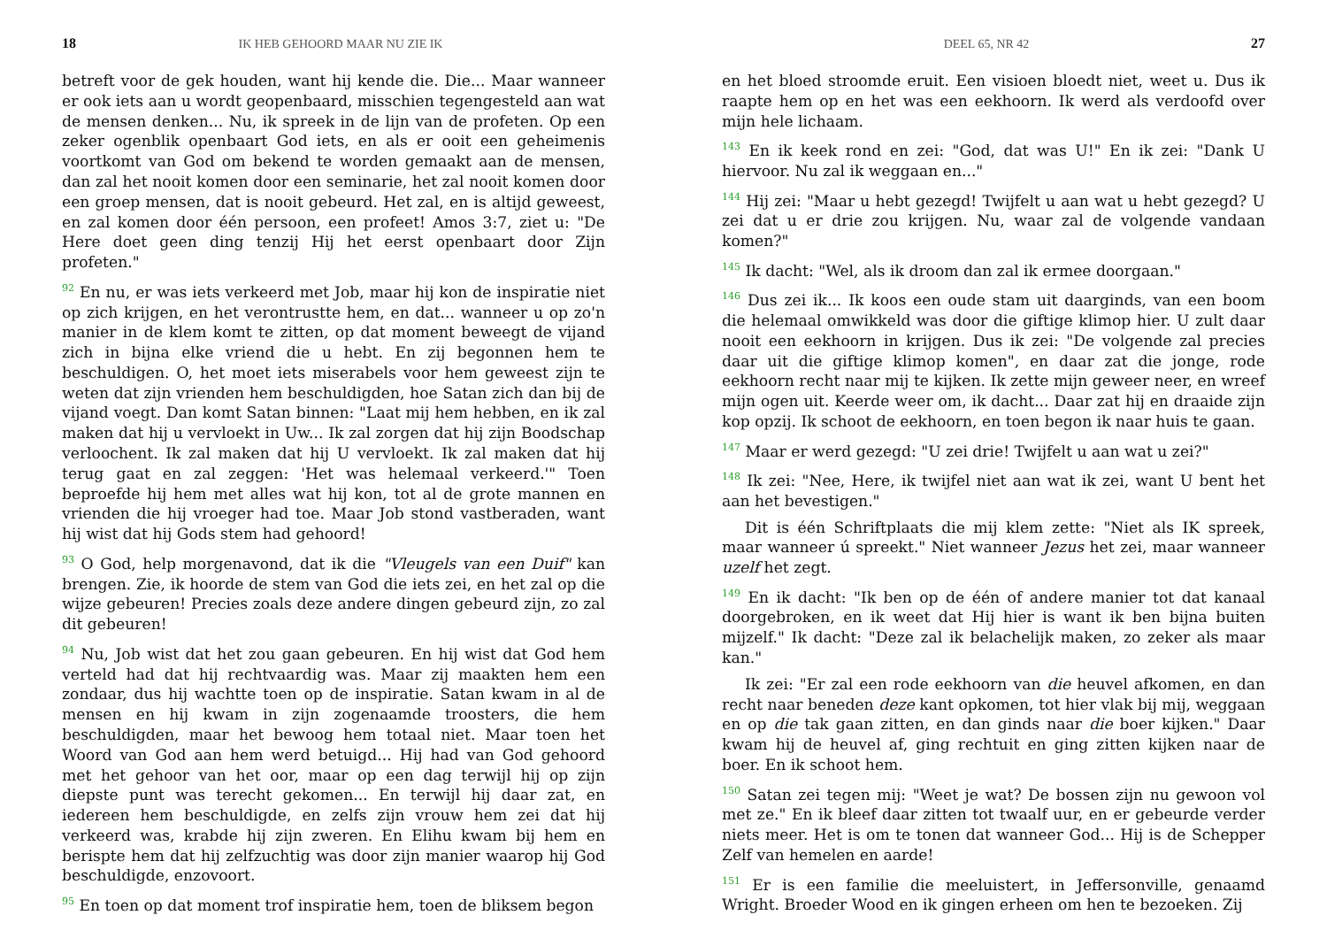18 IK HEB GEHOORD MAAR NU ZIE IK
betreft voor de gek houden, want hij kende die. Die... Maar wanneer er ook iets aan u wordt geopenbaard, misschien tegengesteld aan wat de mensen denken... Nu, ik spreek in de lijn van de profeten. Op een zeker ogenblik openbaart God iets, en als er ooit een geheimenis voortkomt van God om bekend te worden gemaakt aan de mensen, dan zal het nooit komen door een seminarie, het zal nooit komen door een groep mensen, dat is nooit gebeurd. Het zal, en is altijd geweest, en zal komen door één persoon, een profeet! Amos 3:7, ziet u: "De Here doet geen ding tenzij Hij het eerst openbaart door Zijn profeten."
<sup>92</sup> En nu, er was iets verkeerd met Job, maar hij kon de inspiratie niet op zich krijgen, en het verontrustte hem, en dat... wanneer u op zo'n manier in de klem komt te zitten, op dat moment beweegt de vijand zich in bijna elke vriend die u hebt. En zij begonnen hem te beschuldigen. O, het moet iets miserabels voor hem geweest zijn te weten dat zijn vrienden hem beschuldigden, hoe Satan zich dan bij de vijand voegt. Dan komt Satan binnen: "Laat mij hem hebben, en ik zal maken dat hij u vervloekt in Uw... Ik zal zorgen dat hij zijn Boodschap verloochent. Ik zal maken dat hij U vervloekt. Ik zal maken dat hij terug gaat en zal zeggen: 'Het was helemaal verkeerd.'" Toen beproefde hij hem met alles wat hij kon, tot al de grote mannen en vrienden die hij vroeger had toe. Maar Job stond vastberaden, want hij wist dat hij Gods stem had gehoord!
<sup>93</sup> O God, help morgenavond, dat ik die "Vleugels van een Duif" kan brengen. Zie, ik hoorde de stem van God die iets zei, en het zal op die wijze gebeuren! Precies zoals deze andere dingen gebeurd zijn, zo zal dit gebeuren!
<sup>94</sup> Nu, Job wist dat het zou gaan gebeuren. En hij wist dat God hem verteld had dat hij rechtvaardig was. Maar zij maakten hem een zondaar, dus hij wachtte toen op de inspiratie. Satan kwam in al de mensen en hij kwam in zijn zogenaamde troosters, die hem beschuldigden, maar het bewoog hem totaal niet. Maar toen het Woord van God aan hem werd betuigd... Hij had van God gehoord met het gehoor van het oor, maar op een dag terwijl hij op zijn diepste punt was terecht gekomen... En terwijl hij daar zat, en iedereen hem beschuldigde, en zelfs zijn vrouw hem zei dat hij verkeerd was, krabde hij zijn zweren. En Elihu kwam bij hem en berispte hem dat hij zelfzuchtig was door zijn manier waarop hij God beschuldigde, enzovoort.
<sup>95</sup> En toen op dat moment trof inspiratie hem, toen de bliksem begon
DEEL 65, NR 42 27
en het bloed stroomde eruit. Een visioen bloedt niet, weet u. Dus ik raapte hem op en het was een eekhoorn. Ik werd als verdoofd over mijn hele lichaam.
<sup>143</sup> En ik keek rond en zei: "God, dat was U!" En ik zei: "Dank U hiervoor. Nu zal ik weggaan en..."
<sup>144</sup> Hij zei: "Maar u hebt gezegd! Twijfelt u aan wat u hebt gezegd? U zei dat u er drie zou krijgen. Nu, waar zal de volgende vandaan komen?"
<sup>145</sup> Ik dacht: "Wel, als ik droom dan zal ik ermee doorgaan."
<sup>146</sup> Dus zei ik... Ik koos een oude stam uit daarginds, van een boom die helemaal omwikkeld was door die giftige klimop hier. U zult daar nooit een eekhoorn in krijgen. Dus ik zei: "De volgende zal precies daar uit die giftige klimop komen", en daar zat die jonge, rode eekhoorn recht naar mij te kijken. Ik zette mijn geweer neer, en wreef mijn ogen uit. Keerde weer om, ik dacht... Daar zat hij en draaide zijn kop opzij. Ik schoot de eekhoorn, en toen begon ik naar huis te gaan.
<sup>147</sup> Maar er werd gezegd: "U zei drie! Twijfelt u aan wat u zei?"
<sup>148</sup> Ik zei: "Nee, Here, ik twijfel niet aan wat ik zei, want U bent het aan het bevestigen."
Dit is één Schriftplaats die mij klem zette: "Niet als IK spreek, maar wanneer ú spreekt." Niet wanneer Jezus het zei, maar wanneer uzelf het zegt.
<sup>149</sup> En ik dacht: "Ik ben op de één of andere manier tot dat kanaal doorgebroken, en ik weet dat Hij hier is want ik ben bijna buiten mijzelf." Ik dacht: "Deze zal ik belachelijk maken, zo zeker als maar kan."
Ik zei: "Er zal een rode eekhoorn van die heuvel afkomen, en dan recht naar beneden deze kant opkomen, tot hier vlak bij mij, weggaan en op die tak gaan zitten, en dan ginds naar die boer kijken." Daar kwam hij de heuvel af, ging rechtuit en ging zitten kijken naar de boer. En ik schoot hem.
<sup>150</sup> Satan zei tegen mij: "Weet je wat? De bossen zijn nu gewoon vol met ze." En ik bleef daar zitten tot twaalf uur, en er gebeurde verder niets meer. Het is om te tonen dat wanneer God... Hij is de Schepper Zelf van hemelen en aarde!
<sup>151</sup> Er is een familie die meeluistert, in Jeffersonville, genaamd Wright. Broeder Wood en ik gingen erheen om hen te bezoeken. Zij